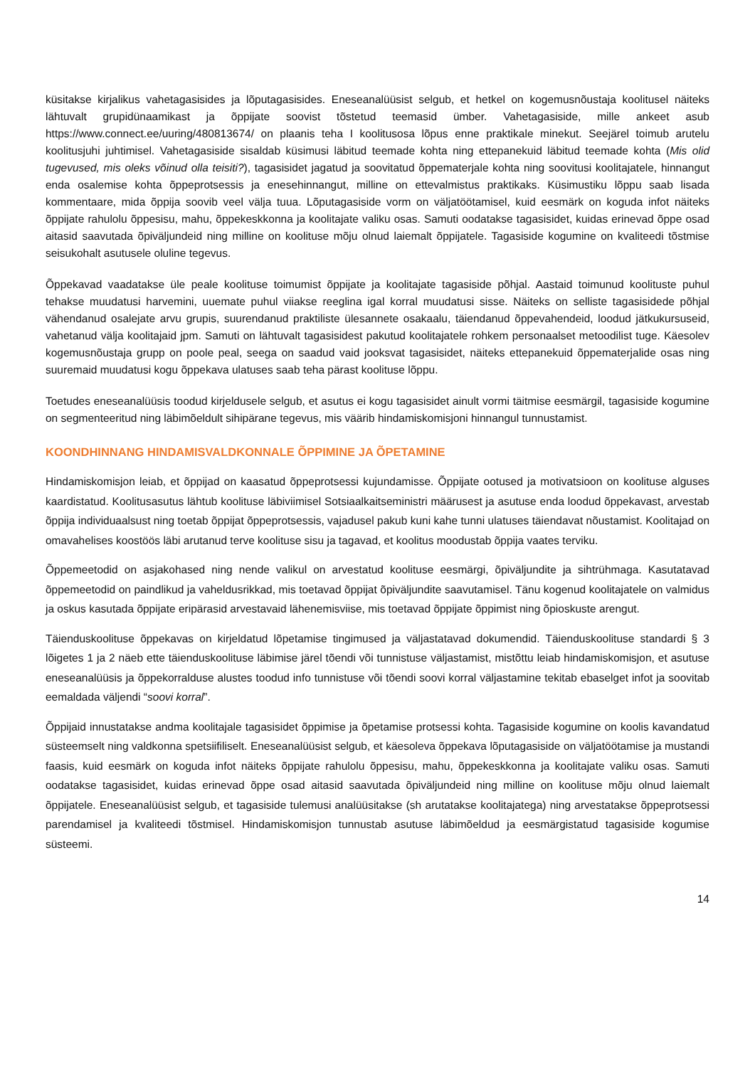küsitakse kirjalikus vahetagasisides ja lõputagasisides. Eneseanalüüsist selgub, et hetkel on kogemusnõustaja koolitusel näiteks lähtuvalt grupidünaamikast ja õppijate soovist tõstetud teemasid ümber. Vahetagasiside, mille ankeet asub https://www.connect.ee/uuring/480813674/ on plaanis teha I koolitusosa lõpus enne praktikale minekut. Seejärel toimub arutelu koolitusjuhi juhtimisel. Vahetagasiside sisaldab küsimusi läbitud teemade kohta ning ettepanekuid läbitud teemade kohta (Mis olid tugevused, mis oleks võinud olla teisiti?), tagasisidet jagatud ja soovitatud õppematerjale kohta ning soovitusi koolitajatele, hinnangut enda osalemise kohta õppeprotsessis ja enesehinnangut, milline on ettevalmistus praktikaks. Küsimustiku lõppu saab lisada kommentaare, mida õppija soovib veel välja tuua. Lõputagasiside vorm on väljatöötamisel, kuid eesmärk on koguda infot näiteks õppijate rahulolu õppesisu, mahu, õppekeskkonna ja koolitajate valiku osas. Samuti oodatakse tagasisidet, kuidas erinevad õppe osad aitasid saavutada õpiväljundeid ning milline on koolituse mõju olnud laiemalt õppijatele. Tagasiside kogumine on kvaliteedi tõstmise seisukohalt asutusele oluline tegevus.
Õppekavad vaadatakse üle peale koolituse toimumist õppijate ja koolitajate tagasiside põhjal. Aastaid toimunud koolituste puhul tehakse muudatusi harvemini, uuemate puhul viiakse reeglina igal korral muudatusi sisse. Näiteks on selliste tagasisidede põhjal vähendanud osalejate arvu grupis, suurendanud praktiliste ülesannete osakaalu, täiendanud õppevahendeid, loodud jätkukursuseid, vahetanud välja koolitajaid jpm. Samuti on lähtuvalt tagasisidest pakutud koolitajatele rohkem personaalset metoodilist tuge. Käesolev kogemusnõustaja grupp on poole peal, seega on saadud vaid jooksvat tagasisidet, näiteks ettepanekuid õppematerjalide osas ning suuremaid muudatusi kogu õppekava ulatuses saab teha pärast koolituse lõppu.
Toetudes eneseanalüüsis toodud kirjeldusele selgub, et asutus ei kogu tagasisidet ainult vormi täitmise eesmärgil, tagasiside kogumine on segmenteeritud ning läbimõeldult sihipärane tegevus, mis väärib hindamiskomisjoni hinnangul tunnustamist.
KOONDHINNANG HINDAMISVALDKONNALE ÕPPIMINE JA ÕPETAMINE
Hindamiskomisjon leiab, et õppijad on kaasatud õppeprotsessi kujundamisse. Õppijate ootused ja motivatsioon on koolituse alguses kaardistatud. Koolitusasutus lähtub koolituse läbiviimisel Sotsiaalkaitseministri määrusest ja asutuse enda loodud õppekavast, arvestab õppija individuaalsust ning toetab õppijat õppeprotsessis, vajadusel pakub kuni kahe tunni ulatuses täiendavat nõustamist. Koolitajad on omavahelises koostöös läbi arutanud terve koolituse sisu ja tagavad, et koolitus moodustab õppija vaates terviku.
Õppemeetodid on asjakohased ning nende valikul on arvestatud koolituse eesmärgi, õpiväljundite ja sihtrühmaga. Kasutatavad õppemeetodid on paindlikud ja vaheldusrikkad, mis toetavad õppijat õpiväljundite saavutamisel. Tänu kogenud koolitajatele on valmidus ja oskus kasutada õppijate eripärasid arvestavaid lähenemisviise, mis toetavad õppijate õppimist ning õpioskuste arengut.
Täienduskoolituse õppekavas on kirjeldatud lõpetamise tingimused ja väljastatavad dokumendid. Täienduskoolituse standardi § 3 lõigetes 1 ja 2 näeb ette täienduskoolituse läbimise järel tõendi või tunnistuse väljastamist, mistõttu leiab hindamiskomisjon, et asutuse eneseanalüüsis ja õppekorralduse alustes toodud info tunnistuse või tõendi soovi korral väljastamine tekitab ebaselget infot ja soovitab eemaldada väljendi “soovi korral”.
Õppijaid innustatakse andma koolitajale tagasisidet õppimise ja õpetamise protsessi kohta. Tagasiside kogumine on koolis kavandatud süsteemselt ning valdkonna spetsiifiliselt. Eneseanalüüsist selgub, et käesoleva õppekava lõputagasiside on väljatöötamise ja mustandi faasis, kuid eesmärk on koguda infot näiteks õppijate rahulolu õppesisu, mahu, õppekeskkonna ja koolitajate valiku osas. Samuti oodatakse tagasisidet, kuidas erinevad õppe osad aitasid saavutada õpiväljundeid ning milline on koolituse mõju olnud laiemalt õppijatele. Eneseanalüüsist selgub, et tagasiside tulemusi analüüsitakse (sh arutatakse koolitajatega) ning arvestatakse õppeprotsessi parendamisel ja kvaliteedi tõstmisel. Hindamiskomisjon tunnustab asutuse läbimõeldud ja eesmärgistatud tagasiside kogumise süsteemi.
14